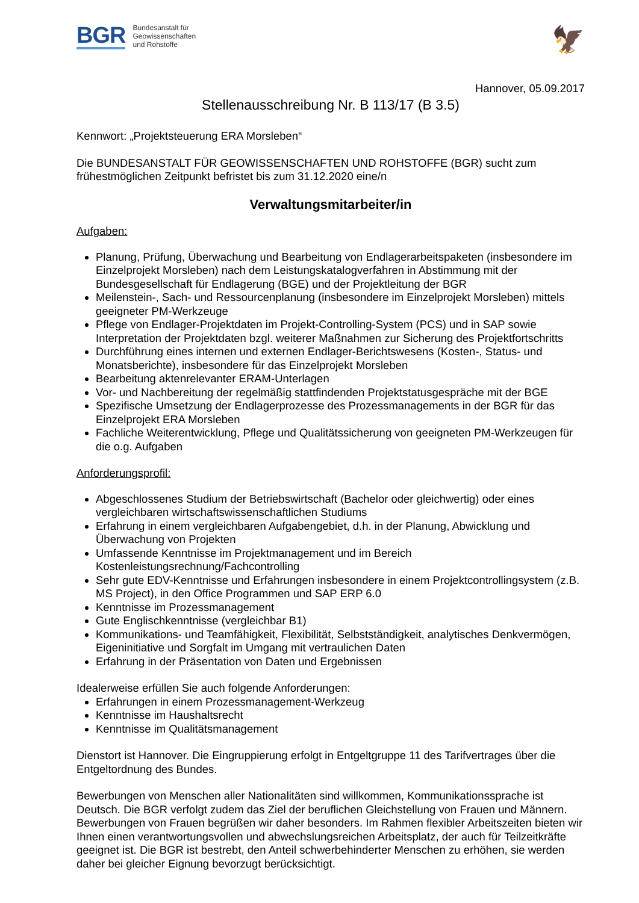BGR Bundesanstalt für
Geowissenschaften
und Rohstoffe
🦅
Hannover, 05.09.2017
Stellenausschreibung Nr. B 113/17 (B 3.5)
Kennwort: „Projektsteuerung ERA Morsleben“
Die BUNDESANSTALT FÜR GEOWISSENSCHAFTEN UND ROHSTOFFE (BGR) sucht zum frühestmöglichen Zeitpunkt befristet bis zum 31.12.2020 eine/n
Verwaltungsmitarbeiter/in
Aufgaben:
Planung, Prüfung, Überwachung und Bearbeitung von Endlagerarbeitspaketen (insbesondere im Einzelprojekt Morsleben) nach dem Leistungskatalogverfahren in Abstimmung mit der Bundesgesellschaft für Endlagerung (BGE) und der Projektleitung der BGR
Meilenstein-, Sach- und Ressourcenplanung (insbesondere im Einzelprojekt Morsleben) mittels geeigneter PM-Werkzeuge
Pflege von Endlager-Projektdaten im Projekt-Controlling-System (PCS) und in SAP sowie Interpretation der Projektdaten bzgl. weiterer Maßnahmen zur Sicherung des Projektfortschritts
Durchführung eines internen und externen Endlager-Berichtswesens (Kosten-, Status- und Monatsberichte), insbesondere für das Einzelprojekt Morsleben
Bearbeitung aktenrelevanter ERAM-Unterlagen
Vor- und Nachbereitung der regelmäßig stattfindenden Projektstatusgespräche mit der BGE
Spezifische Umsetzung der Endlagerprozesse des Prozessmanagements in der BGR für das Einzelprojekt ERA Morsleben
Fachliche Weiterentwicklung, Pflege und Qualitätssicherung von geeigneten PM-Werkzeugen für die o.g. Aufgaben
Anforderungsprofil:
Abgeschlossenes Studium der Betriebswirtschaft (Bachelor oder gleichwertig) oder eines vergleichbaren wirtschaftswissenschaftlichen Studiums
Erfahrung in einem vergleichbaren Aufgabengebiet, d.h. in der Planung, Abwicklung und Überwachung von Projekten
Umfassende Kenntnisse im Projektmanagement und im Bereich Kostenleistungsrechnung/Fachcontrolling
Sehr gute EDV-Kenntnisse und Erfahrungen insbesondere in einem Projektcontrollingsystem (z.B. MS Project), in den Office Programmen und SAP ERP 6.0
Kenntnisse im Prozessmanagement
Gute Englischkenntnisse (vergleichbar B1)
Kommunikations- und Teamfähigkeit, Flexibilität, Selbstständigkeit, analytisches Denkvermögen, Eigeninitiative und Sorgfalt im Umgang mit vertraulichen Daten
Erfahrung in der Präsentation von Daten und Ergebnissen
Idealerweise erfüllen Sie auch folgende Anforderungen:
Erfahrungen in einem Prozessmanagement-Werkzeug
Kenntnisse im Haushaltsrecht
Kenntnisse im Qualitätsmanagement
Dienstort ist Hannover. Die Eingruppierung erfolgt in Entgeltgruppe 11 des Tarifvertrages über die Entgeltordnung des Bundes.
Bewerbungen von Menschen aller Nationalitäten sind willkommen, Kommunikationssprache ist Deutsch. Die BGR verfolgt zudem das Ziel der beruflichen Gleichstellung von Frauen und Männern. Bewerbungen von Frauen begrüßen wir daher besonders. Im Rahmen flexibler Arbeitszeiten bieten wir Ihnen einen verantwortungsvollen und abwechslungsreichen Arbeitsplatz, der auch für Teilzeitkräfte geeignet ist. Die BGR ist bestrebt, den Anteil schwerbehinderter Menschen zu erhöhen, sie werden daher bei gleicher Eignung bevorzugt berücksichtigt.